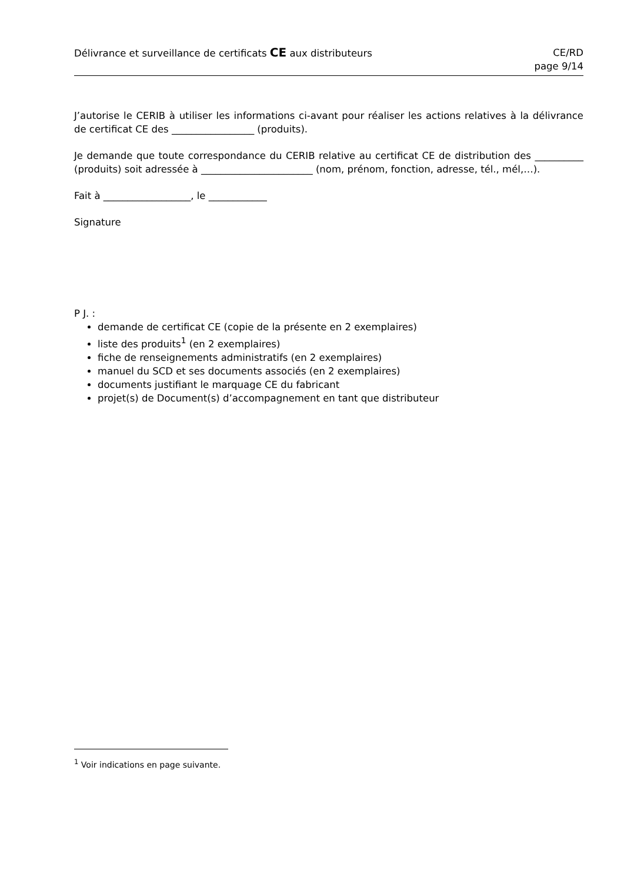Délivrance et surveillance de certificats CE aux distributeurs
CE/RD
page 9/14
J’autorise le CERIB à utiliser les informations ci-avant pour réaliser les actions relatives à la délivrance de certificat CE des _________________ (produits).
Je demande que toute correspondance du CERIB relative au certificat CE de distribution des __________ (produits) soit adressée à _______________________ (nom, prénom, fonction, adresse, tél., mél,…).
Fait à __________________, le ____________
Signature
P J. :
demande de certificat CE (copie de la présente en 2 exemplaires)
liste des produits<sup>1</sup> (en 2 exemplaires)
fiche de renseignements administratifs (en 2 exemplaires)
manuel du SCD et ses documents associés (en 2 exemplaires)
documents justifiant le marquage CE du fabricant
projet(s) de Document(s) d’accompagnement en tant que distributeur
<sup>1</sup> Voir indications en page suivante.